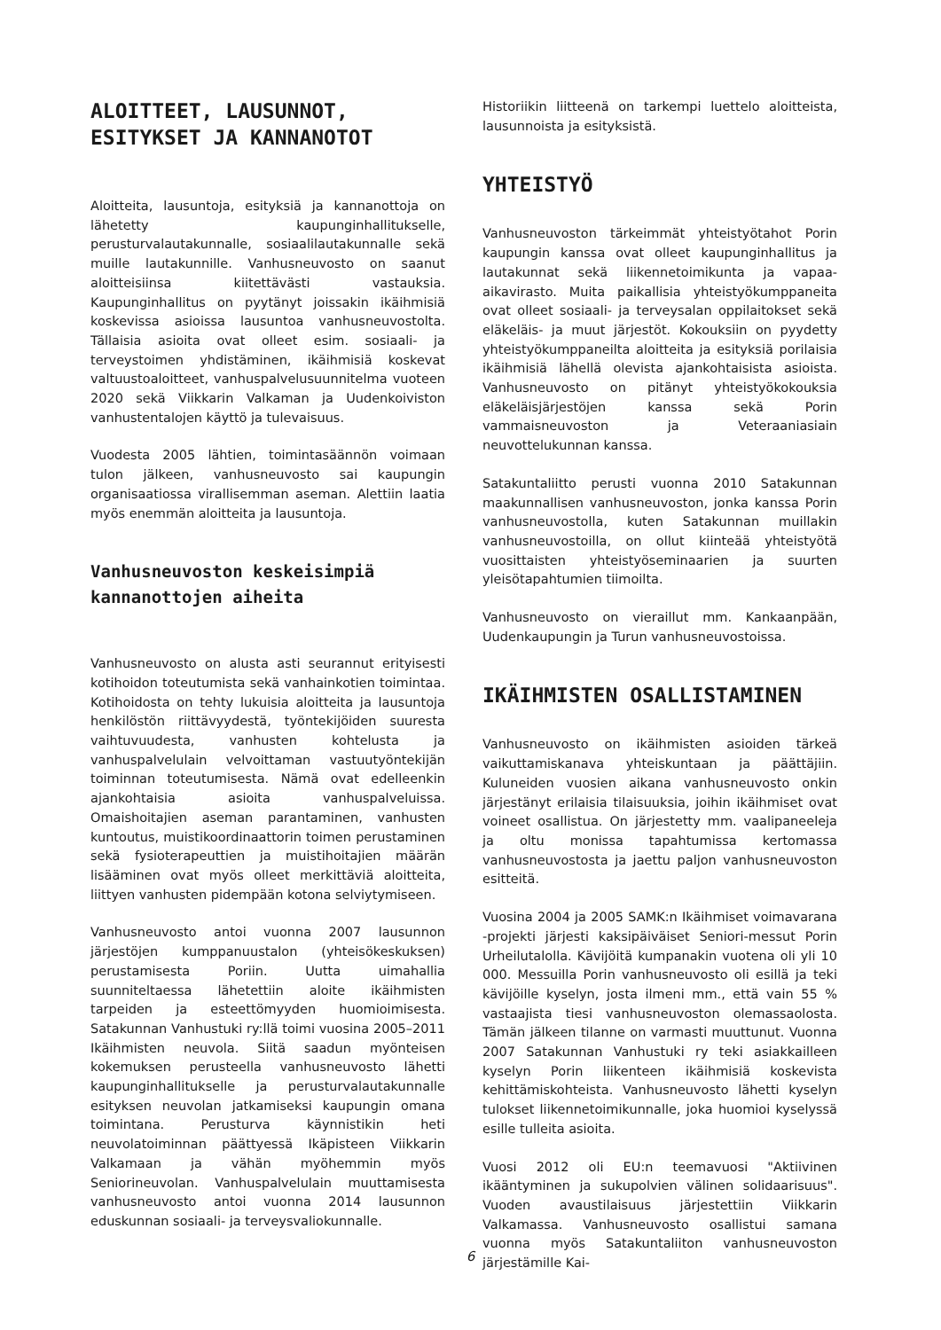ALOITTEET, LAUSUNNOT, ESITYKSET JA KANNANOTOT
Aloitteita, lausuntoja, esityksiä ja kannanottoja on lähetetty kaupunginhallitukselle, perusturvalautakunnalle, sosiaalilautakunnalle sekä muille lautakunnille. Vanhusneuvosto on saanut aloitteisiinsa kiitettävästi vastauksia. Kaupunginhallitus on pyytänyt joissakin ikäihmisiä koskevissa asioissa lausuntoa vanhusneuvostolta. Tällaisia asioita ovat olleet esim. sosiaali- ja terveystoimen yhdistäminen, ikäihmisiä koskevat valtuustoaloitteet, vanhuspalvelusuunnitelma vuoteen 2020 sekä Viikkarin Valkaman ja Uudenkoiviston vanhustentalojen käyttö ja tulevaisuus.
Vuodesta 2005 lähtien, toimintasäännön voimaan tulon jälkeen, vanhusneuvosto sai kaupungin organisaatiossa virallisemman aseman. Alettiin laatia myös enemmän aloitteita ja lausuntoja.
Vanhusneuvoston keskeisimpiä kannanottojen aiheita
Vanhusneuvosto on alusta asti seurannut erityisesti kotihoidon toteutumista sekä vanhainkotien toimintaa. Kotihoidosta on tehty lukuisia aloitteita ja lausuntoja henkilöstön riittävyydestä, työntekijöiden suuresta vaihtuvuudesta, vanhusten kohtelusta ja vanhuspalvelulain velvoittaman vastuutyöntekijän toiminnan toteutumisesta. Nämä ovat edelleenkin ajankohtaisia asioita vanhuspalveluissa. Omaishoitajien aseman parantaminen, vanhusten kuntoutus, muistikoordinaattorin toimen perustaminen sekä fysioterapeuttien ja muistihoitajien määrän lisääminen ovat myös olleet merkittäviä aloitteita, liittyen vanhusten pidempään kotona selviytymiseen.
Vanhusneuvosto antoi vuonna 2007 lausunnon järjestöjen kumppanuustalon (yhteisökeskuksen) perustamisesta Poriin. Uutta uimahallia suunniteltaessa lähetettiin aloite ikäihmisten tarpeiden ja esteettömyyden huomioimisesta. Satakunnan Vanhustuki ry:llä toimi vuosina 2005–2011 Ikäihmisten neuvola. Siitä saadun myönteisen kokemuksen perusteella vanhusneuvosto lähetti kaupunginhallitukselle ja perusturvalautakunnalle esityksen neuvolan jatkamiseksi kaupungin omana toimintana. Perusturva käynnistikin heti neuvolatoiminnan päättyessä Ikäpisteen Viikkarin Valkamaan ja vähän myöhemmin myös Seniorineuvolan. Vanhuspalvelulain muuttamisesta vanhusneuvosto antoi vuonna 2014 lausunnon eduskunnan sosiaali- ja terveysvaliokunnalle.
Historiikin liitteenä on tarkempi luettelo aloitteista, lausunnoista ja esityksistä.
YHTEISTYÖ
Vanhusneuvoston tärkeimmät yhteistyötahot Porin kaupungin kanssa ovat olleet kaupunginhallitus ja lautakunnat sekä liikennetoimikunta ja vapaa-aikavirasto. Muita paikallisia yhteistyökumppaneita ovat olleet sosiaali- ja terveysalan oppilaitokset sekä eläkeläis- ja muut järjestöt. Kokouksiin on pyydetty yhteistyökumppaneilta aloitteita ja esityksiä porilaisia ikäihmisiä lähellä olevista ajankohtaisista asioista. Vanhusneuvosto on pitänyt yhteistyökokouksia eläkeläisjärjestöjen kanssa sekä Porin vammaisneuvoston ja Veteraaniasiain neuvottelukunnan kanssa.
Satakuntaliitto perusti vuonna 2010 Satakunnan maakunnallisen vanhusneuvoston, jonka kanssa Porin vanhusneuvostolla, kuten Satakunnan muillakin vanhusneuvostoilla, on ollut kiinteää yhteistyötä vuosittaisten yhteistyöseminaarien ja suurten yleisötapahtumien tiimoilta.
Vanhusneuvosto on vieraillut mm. Kankaanpään, Uudenkaupungin ja Turun vanhusneuvostoissa.
IKÄIHMISTEN OSALLISTAMINEN
Vanhusneuvosto on ikäihmisten asioiden tärkeä vaikuttamiskanava yhteiskuntaan ja päättäjiin. Kuluneiden vuosien aikana vanhusneuvosto onkin järjestänyt erilaisia tilaisuuksia, joihin ikäihmiset ovat voineet osallistua. On järjestetty mm. vaalipaneeleja ja oltu monissa tapahtumissa kertomassa vanhusneuvostosta ja jaettu paljon vanhusneuvoston esitteitä.
Vuosina 2004 ja 2005 SAMK:n Ikäihmiset voimavarana -projekti järjesti kaksipäiväiset Seniori-messut Porin Urheilutalolla. Kävijöitä kumpanakin vuotena oli yli 10 000. Messuilla Porin vanhusneuvosto oli esillä ja teki kävijöille kyselyn, josta ilmeni mm., että vain 55 % vastaajista tiesi vanhusneuvoston olemassaolosta. Tämän jälkeen tilanne on varmasti muuttunut. Vuonna 2007 Satakunnan Vanhustuki ry teki asiakkailleen kyselyn Porin liikenteen ikäihmisiä koskevista kehittämiskohteista. Vanhusneuvosto lähetti kyselyn tulokset liikennetoimikunnalle, joka huomioi kyselyssä esille tulleita asioita.
Vuosi 2012 oli EU:n teemavuosi "Aktiivinen ikääntyminen ja sukupolvien välinen solidaarisuus". Vuoden avaustilaisuus järjestettiin Viikkarin Valkamassa. Vanhusneuvosto osallistui samana vuonna myös Satakuntaliiton vanhusneuvoston järjestämille Kai-
6